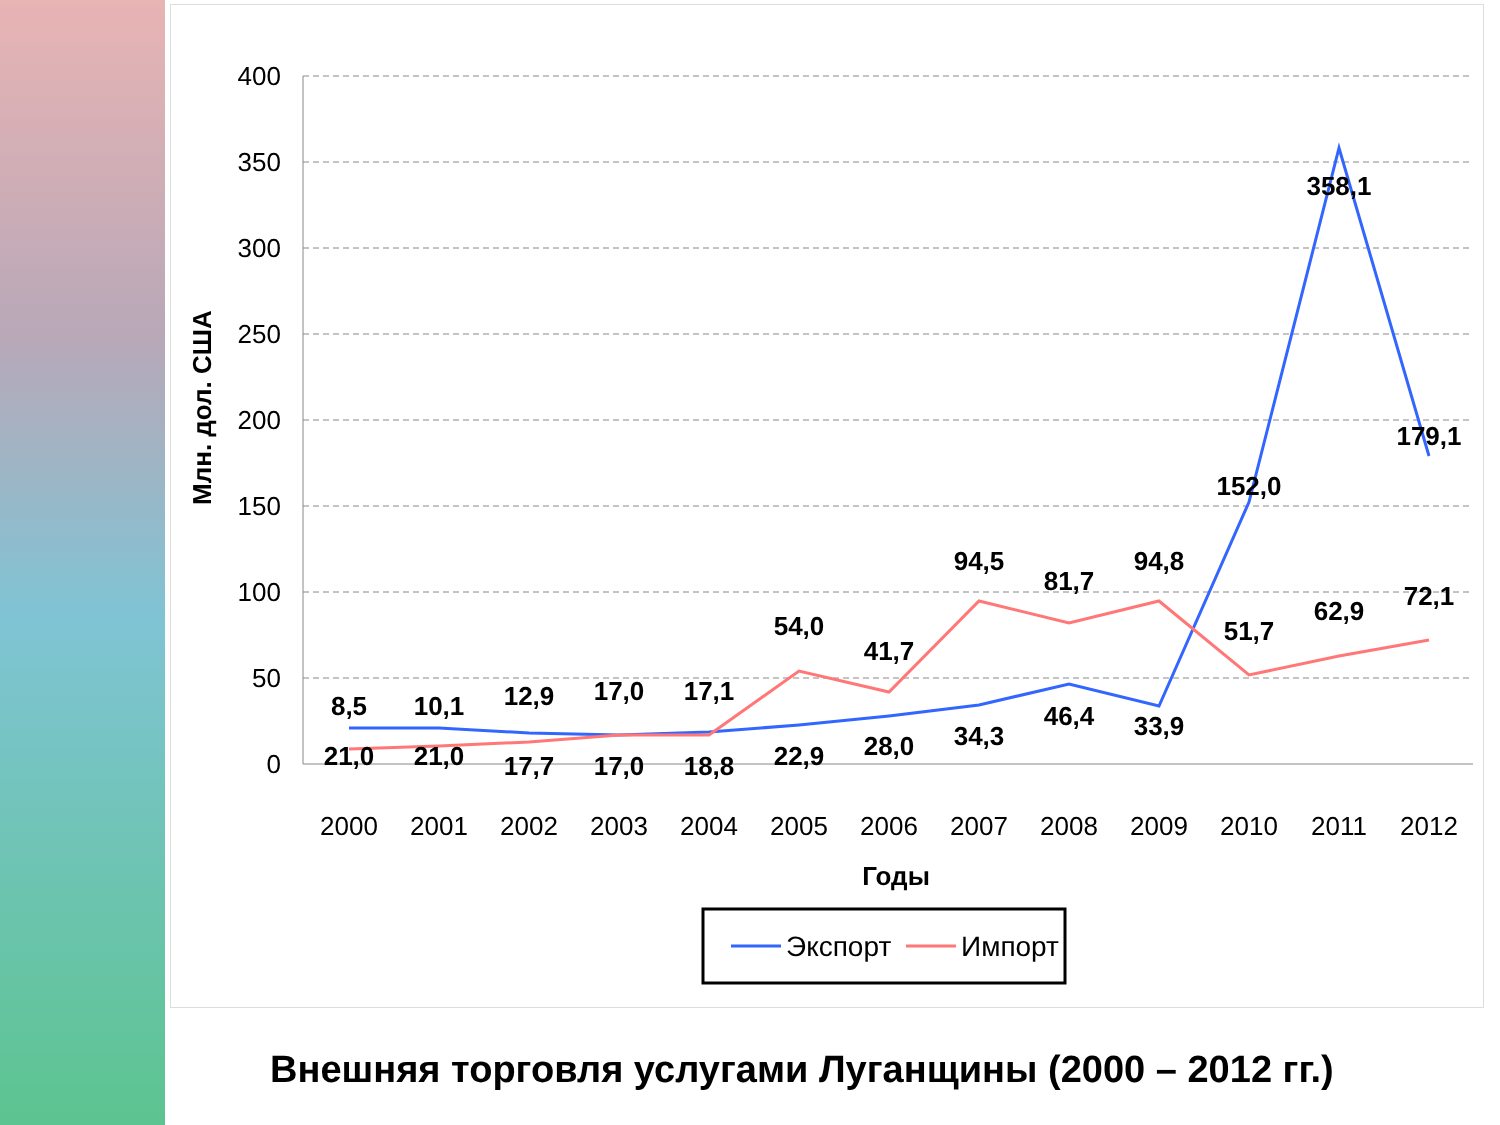400
350
300
250
200
150
100
50
0
Млн. дол. США
2000
2001
2002
2003
2004
2005
2006
2007
2008
2009
2010
2011
2012
Годы
21,0
21,0
17,7
17,0
18,8
22,9
28,0
34,3
46,4
33,9
152,0
358,1
179,1
8,5
10,1
12,9
17,0
17,1
54,0
41,7
94,5
81,7
94,8
51,7
62,9
72,1
Экспорт
Импорт
Внешняя торговля услугами Луганщины (2000 – 2012 гг.)